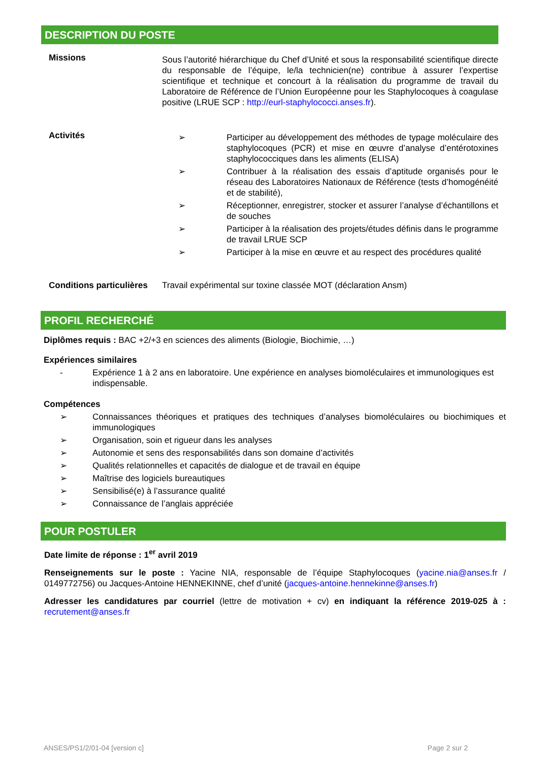DESCRIPTION DU POSTE
Missions
Sous l’autorité hiérarchique du Chef d’Unité et sous la responsabilité scientifique directe du responsable de l’équipe, le/la technicien(ne) contribue à assurer l’expertise scientifique et technique et concourt à la réalisation du programme de travail du Laboratoire de Référence de l’Union Européenne pour les Staphylocoques à coagulase positive (LRUE SCP : http://eurl-staphylococci.anses.fr).
Activités
➢ Participer au développement des méthodes de typage moléculaire des staphylocoques (PCR) et mise en œuvre d’analyse d’entérotoxines staphylococciques dans les aliments (ELISA)
➢ Contribuer à la réalisation des essais d’aptitude organisés pour le réseau des Laboratoires Nationaux de Référence (tests d’homogénéité et de stabilité),
➢ Réceptionner, enregistrer, stocker et assurer l’analyse d’échantillons et de souches
➢ Participer à la réalisation des projets/études définis dans le programme de travail LRUE SCP
➢ Participer à la mise en œuvre et au respect des procédures qualité
Conditions particulières
Travail expérimental sur toxine classée MOT (déclaration Ansm)
PROFIL RECHERCHÉ
Diplômes requis : BAC +2/+3 en sciences des aliments (Biologie, Biochimie, …)
Expériences similaires
- Expérience 1 à 2 ans en laboratoire. Une expérience en analyses biomoléculaires et immunologiques est indispensable.
Compétences
➢ Connaissances théoriques et pratiques des techniques d’analyses biomoléculaires ou biochimiques et immunologiques
➢ Organisation, soin et rigueur dans les analyses
➢ Autonomie et sens des responsabilités dans son domaine d’activités
➢ Qualités relationnelles et capacités de dialogue et de travail en équipe
➢ Maîtrise des logiciels bureautiques
➢ Sensibilisé(e) à l’assurance qualité
➢ Connaissance de l’anglais appréciée
POUR POSTULER
Date limite de réponse : 1<sup>er</sup> avril 2019
Renseignements sur le poste : Yacine NIA, responsable de l’équipe Staphylocoques (yacine.nia@anses.fr / 0149772756) ou Jacques-Antoine HENNEKINNE, chef d’unité (jacques-antoine.hennekinne@anses.fr)
Adresser les candidatures par courriel (lettre de motivation + cv) en indiquant la référence 2019-025 à : recrutement@anses.fr
ANSES/PS1/2/01-04 [version c] Page 2 sur 2